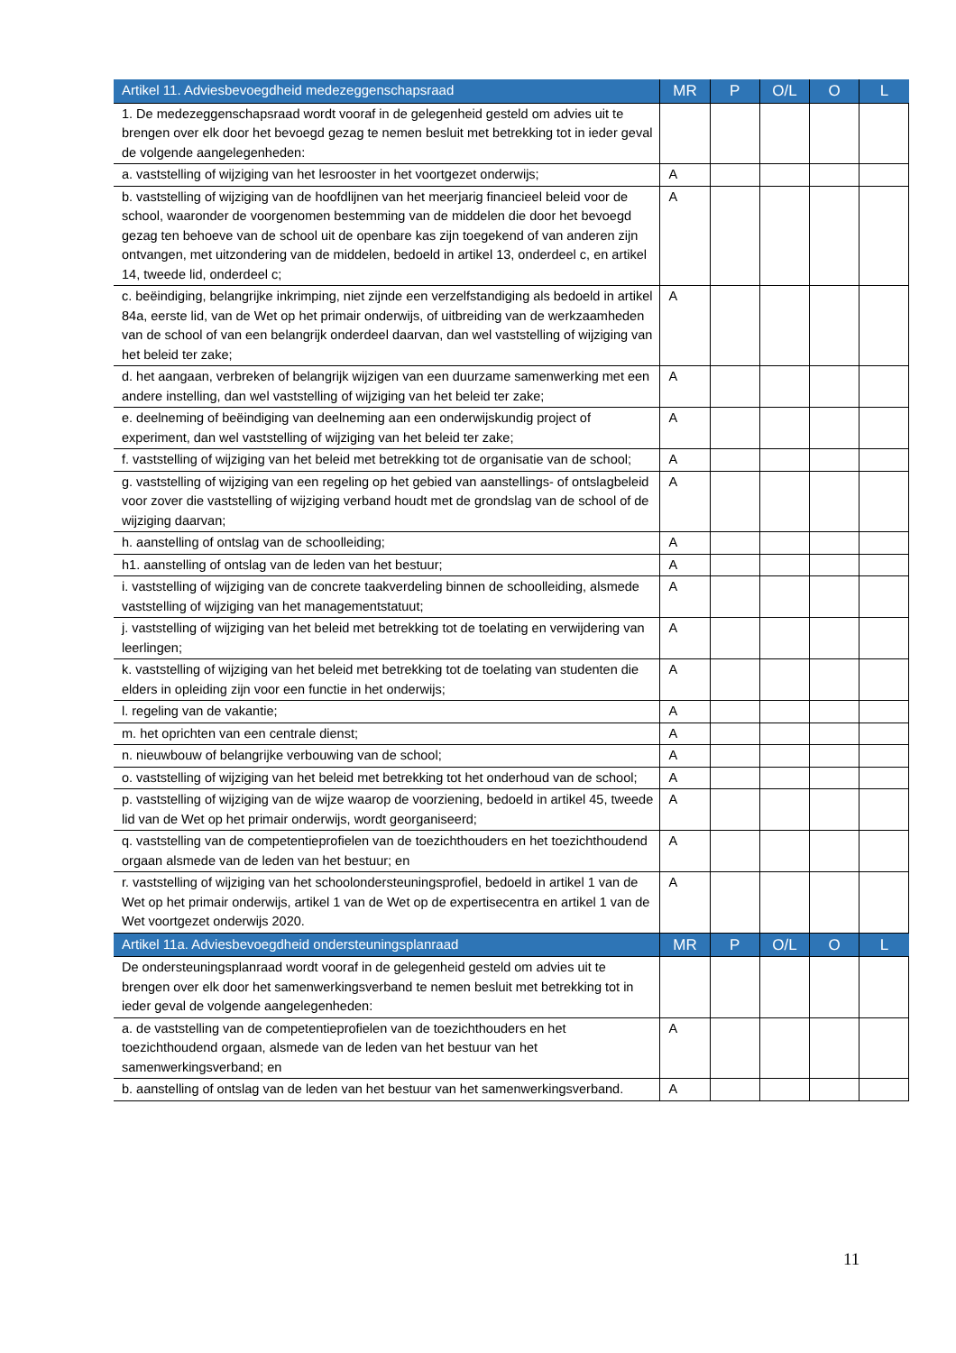| Artikel 11. Adviesbevoegdheid medezeggenschapsraad | MR | P | O/L | O | L |
| --- | --- | --- | --- | --- | --- |
| 1. De medezeggenschapsraad wordt vooraf in de gelegenheid gesteld om advies uit te brengen over elk door het bevoegd gezag te nemen besluit met betrekking tot in ieder geval de volgende aangelegenheden: | | | | | |
| a. vaststelling of wijziging van het lesrooster in het voortgezet onderwijs; | A | | | | |
| b. vaststelling of wijziging van de hoofdlijnen van het meerjarig financieel beleid voor de school, waaronder de voorgenomen bestemming van de middelen die door het bevoegd gezag ten behoeve van de school uit de openbare kas zijn toegekend of van anderen zijn ontvangen, met uitzondering van de middelen, bedoeld in artikel 13, onderdeel c, en artikel 14, tweede lid, onderdeel c; | A | | | | |
| c. beëindiging, belangrijke inkrimping, niet zijnde een verzelfstandiging als bedoeld in artikel 84a, eerste lid, van de Wet op het primair onderwijs, of uitbreiding van de werkzaamheden van de school of van een belangrijk onderdeel daarvan, dan wel vaststelling of wijziging van het beleid ter zake; | A | | | | |
| d. het aangaan, verbreken of belangrijk wijzigen van een duurzame samenwerking met een andere instelling, dan wel vaststelling of wijziging van het beleid ter zake; | A | | | | |
| e. deelneming of beëindiging van deelneming aan een onderwijskundig project of experiment, dan wel vaststelling of wijziging van het beleid ter zake; | A | | | | |
| f. vaststelling of wijziging van het beleid met betrekking tot de organisatie van de school; | A | | | | |
| g. vaststelling of wijziging van een regeling op het gebied van aanstellings- of ontslagbeleid voor zover die vaststelling of wijziging verband houdt met de grondslag van de school of de wijziging daarvan; | A | | | | |
| h. aanstelling of ontslag van de schoolleiding; | A | | | | |
| h1. aanstelling of ontslag van de leden van het bestuur; | A | | | | |
| i. vaststelling of wijziging van de concrete taakverdeling binnen de schoolleiding, alsmede vaststelling of wijziging van het managementstatuut; | A | | | | |
| j. vaststelling of wijziging van het beleid met betrekking tot de toelating en verwijdering van leerlingen; | A | | | | |
| k. vaststelling of wijziging van het beleid met betrekking tot de toelating van studenten die elders in opleiding zijn voor een functie in het onderwijs; | A | | | | |
| l. regeling van de vakantie; | A | | | | |
| m. het oprichten van een centrale dienst; | A | | | | |
| n. nieuwbouw of belangrijke verbouwing van de school; | A | | | | |
| o. vaststelling of wijziging van het beleid met betrekking tot het onderhoud van de school; | A | | | | |
| p. vaststelling of wijziging van de wijze waarop de voorziening, bedoeld in artikel 45, tweede lid van de Wet op het primair onderwijs, wordt georganiseerd; | A | | | | |
| q. vaststelling van de competentieprofielen van de toezichthouders en het toezichthoudend orgaan alsmede van de leden van het bestuur; en | A | | | | |
| r. vaststelling of wijziging van het schoolondersteuningsprofiel, bedoeld in artikel 1 van de Wet op het primair onderwijs, artikel 1 van de Wet op de expertisecentra en artikel 1 van de Wet voortgezet onderwijs 2020. | A | | | | |
| Artikel 11a. Adviesbevoegdheid ondersteuningsplanraad | MR | P | O/L | O | L |
| De ondersteuningsplanraad wordt vooraf in de gelegenheid gesteld om advies uit te brengen over elk door het samenwerkingsverband te nemen besluit met betrekking tot in ieder geval de volgende aangelegenheden: | | | | | |
| a. de vaststelling van de competentieprofielen van de toezichthouders en het toezichthoudend orgaan, alsmede van de leden van het bestuur van het samenwerkingsverband; en | A | | | | |
| b. aanstelling of ontslag van de leden van het bestuur van het samenwerkingsverband. | A | | | | |
11